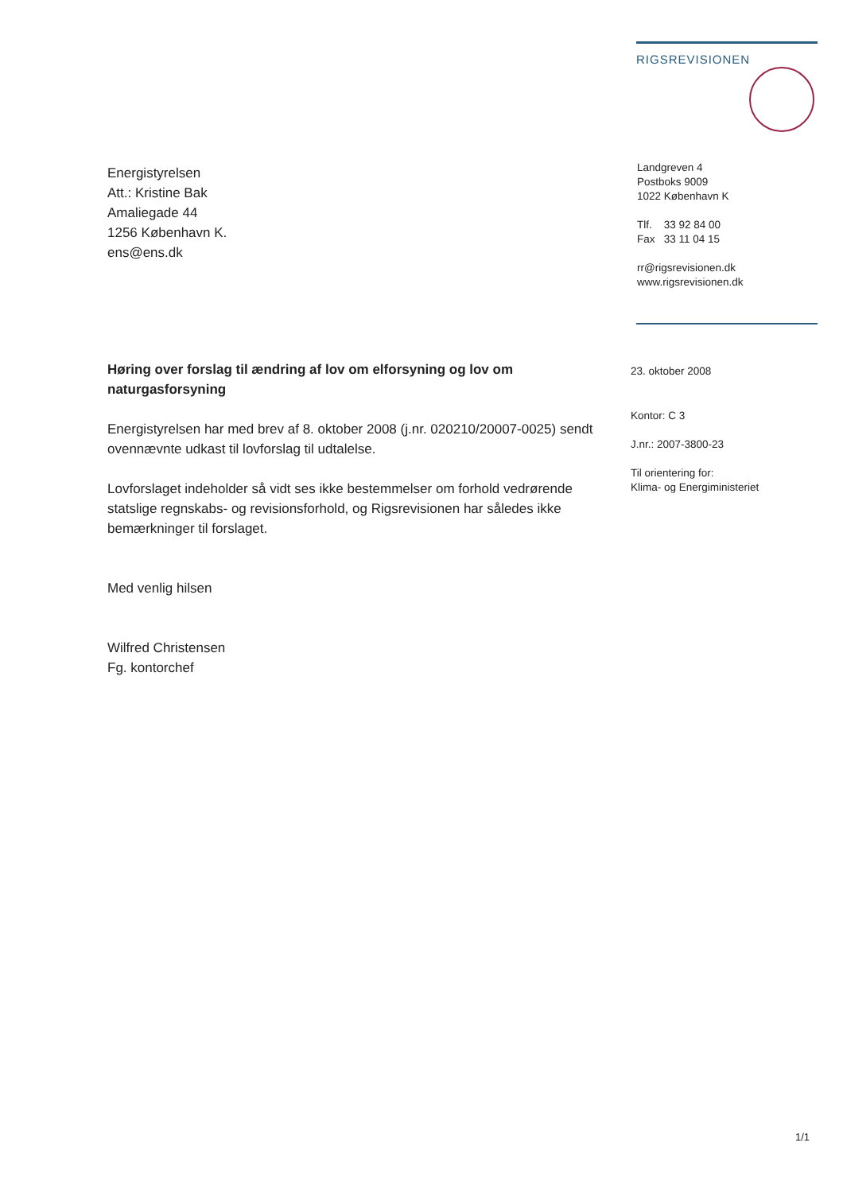RIGSREVISIONEN
Energistyrelsen
Att.: Kristine Bak
Amaliegade 44
1256 København K.
ens@ens.dk
Landgreven 4
Postboks 9009
1022 København K
Tlf. 33 92 84 00
Fax 33 11 04 15
rr@rigsrevisionen.dk
www.rigsrevisionen.dk
Høring over forslag til ændring af lov om elforsyning og lov om naturgasforsyning
Energistyrelsen har med brev af 8. oktober 2008 (j.nr. 020210/20007-0025) sendt ovennævnte udkast til lovforslag til udtalelse.
Lovforslaget indeholder så vidt ses ikke bestemmelser om forhold vedrørende statslige regnskabs- og revisionsforhold, og Rigsrevisionen har således ikke bemærkninger til forslaget.
Med venlig hilsen
Wilfred Christensen
Fg. kontorchef
23. oktober 2008
Kontor: C 3
J.nr.: 2007-3800-23
Til orientering for:
Klima- og Energiministeriet
1/1